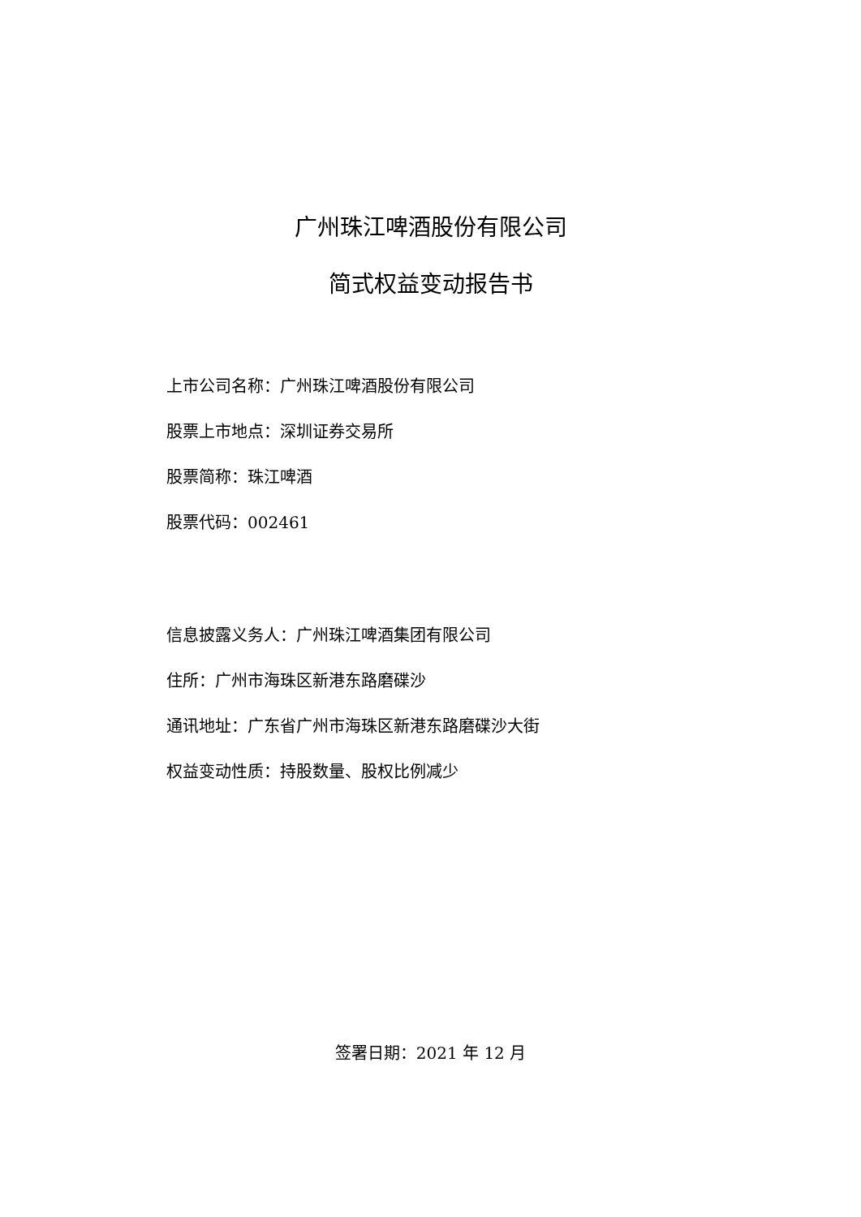广州珠江啤酒股份有限公司
简式权益变动报告书
上市公司名称：广州珠江啤酒股份有限公司
股票上市地点：深圳证券交易所
股票简称：珠江啤酒
股票代码：002461
信息披露义务人：广州珠江啤酒集团有限公司
住所：广州市海珠区新港东路磨碟沙
通讯地址：广东省广州市海珠区新港东路磨碟沙大街
权益变动性质：持股数量、股权比例减少
签署日期：2021 年 12 月